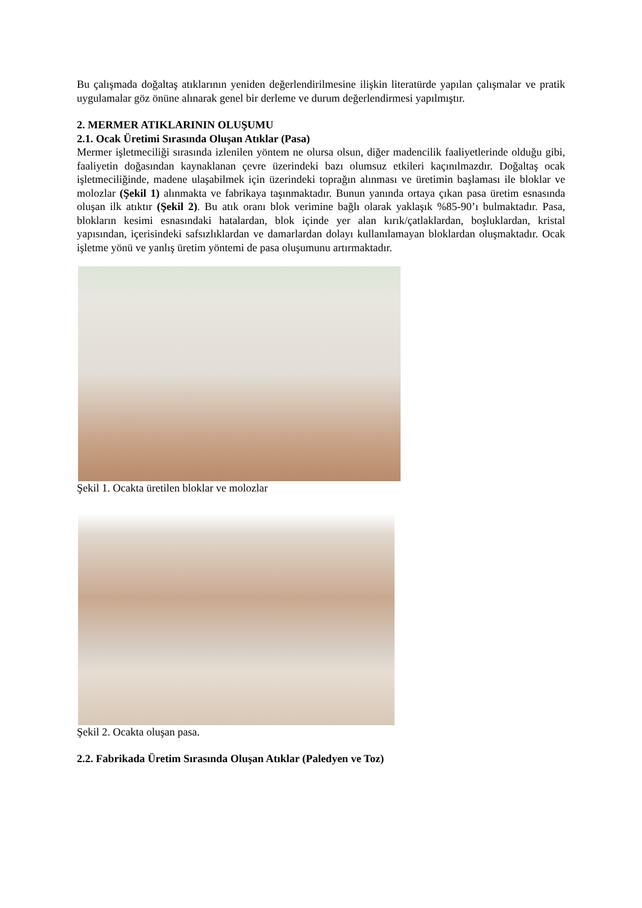Bu çalışmada doğaltaş atıklarının yeniden değerlendirilmesine ilişkin literatürde yapılan çalışmalar ve pratik uygulamalar göz önüne alınarak genel bir derleme ve durum değerlendirmesi yapılmıştır.
2. MERMER ATIKLARININ OLUŞUMU
2.1. Ocak Üretimi Sırasında Oluşan Atıklar (Pasa)
Mermer işletmeciliği sırasında izlenilen yöntem ne olursa olsun, diğer madencilik faaliyetlerinde olduğu gibi, faaliyetin doğasından kaynaklanan çevre üzerindeki bazı olumsuz etkileri kaçınılmazdır. Doğaltaş ocak işletmeciliğinde, madene ulaşabilmek için üzerindeki toprağın alınması ve üretimin başlaması ile bloklar ve molozlar (Şekil 1) alınmakta ve fabrikaya taşınmaktadır. Bunun yanında ortaya çıkan pasa üretim esnasında oluşan ilk atıktır (Şekil 2). Bu atık oranı blok verimine bağlı olarak yaklaşık %85-90’ı bulmaktadır. Pasa, blokların kesimi esnasındaki hatalardan, blok içinde yer alan kırık/çatlaklardan, boşluklardan, kristal yapısından, içerisindeki safsızlıklardan ve damarlardan dolayı kullanılamayan bloklardan oluşmaktadır. Ocak işletme yönü ve yanlış üretim yöntemi de pasa oluşumunu artırmaktadır.
Şekil 1. Ocakta üretilen bloklar ve molozlar
Şekil 2. Ocakta oluşan pasa.
2.2. Fabrikada Üretim Sırasında Oluşan Atıklar (Paledyen ve Toz)